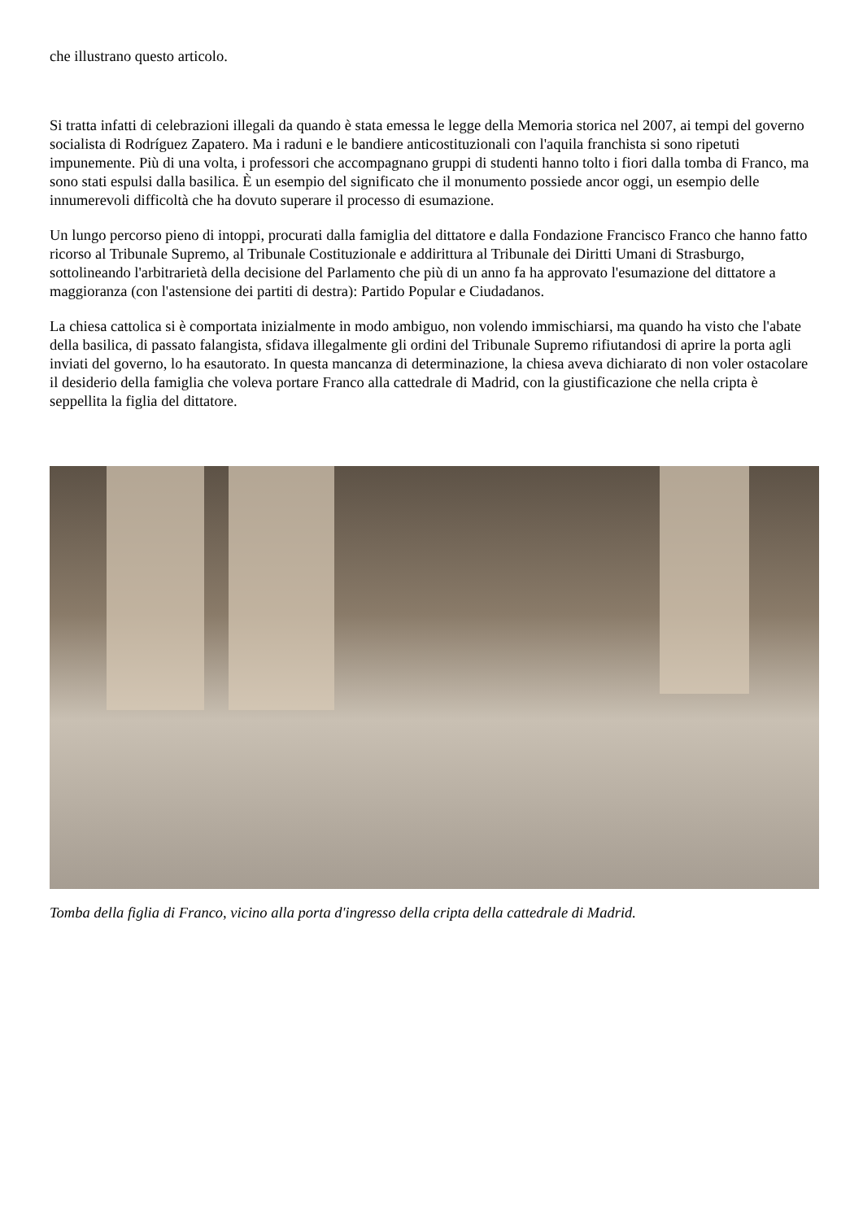che illustrano questo articolo.
Si tratta infatti di celebrazioni illegali da quando è stata emessa le legge della Memoria storica nel 2007, ai tempi del governo socialista di Rodríguez Zapatero. Ma i raduni e le bandiere anticostituzionali con l'aquila franchista si sono ripetuti impunemente. Più di una volta, i professori che accompagnano gruppi di studenti hanno tolto i fiori dalla tomba di Franco, ma sono stati espulsi dalla basilica. È un esempio del significato che il monumento possiede ancor oggi, un esempio delle innumerevoli difficoltà che ha dovuto superare il processo di esumazione.
Un lungo percorso pieno di intoppi, procurati dalla famiglia del dittatore e dalla Fondazione Francisco Franco che hanno fatto ricorso al Tribunale Supremo, al Tribunale Costituzionale e addirittura al Tribunale dei Diritti Umani di Strasburgo, sottolineando l'arbitrarietà della decisione del Parlamento che più di un anno fa ha approvato l'esumazione del dittatore a maggioranza (con l'astensione dei partiti di destra): Partido Popular e Ciudadanos.
La chiesa cattolica si è comportata inizialmente in modo ambiguo, non volendo immischiarsi, ma quando ha visto che l'abate della basilica, di passato falangista, sfidava illegalmente gli ordini del Tribunale Supremo rifiutandosi di aprire la porta agli inviati del governo, lo ha esautorato. In questa mancanza di determinazione, la chiesa aveva dichiarato di non voler ostacolare il desiderio della famiglia che voleva portare Franco alla cattedrale di Madrid, con la giustificazione che nella cripta è seppellita la figlia del dittatore.
Tomba della figlia di Franco, vicino alla porta d'ingresso della cripta della cattedrale di Madrid.